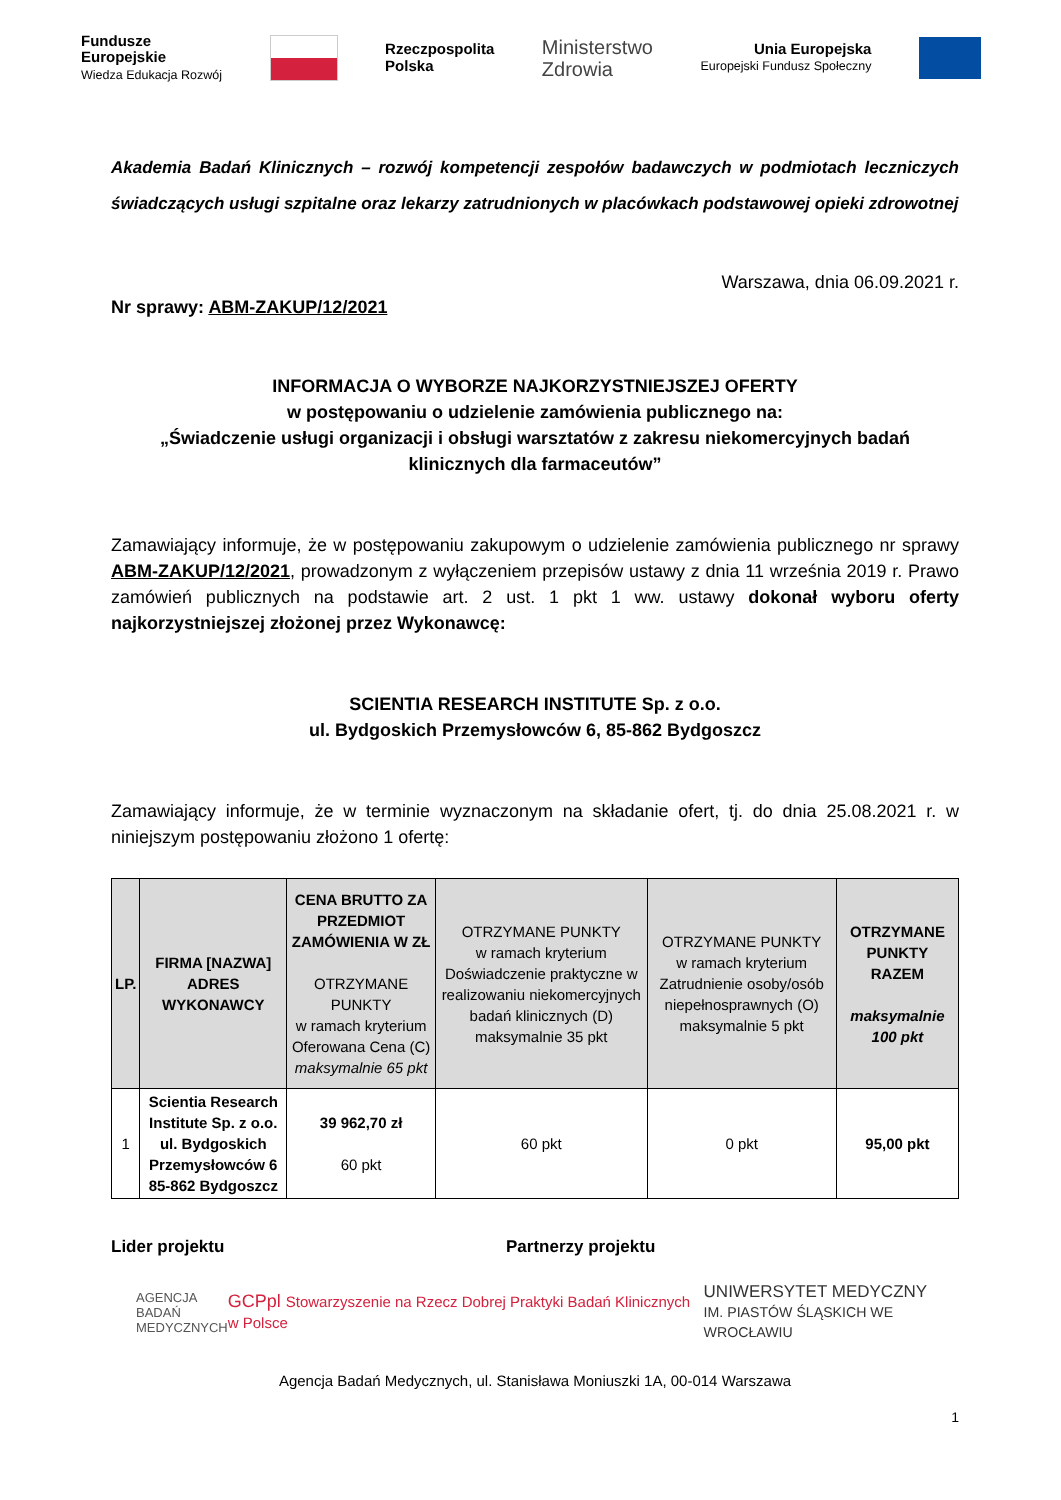Fundusze
Europejskie
Wiedza Edukacja Rozwój
Rzeczpospolita
Polska
Ministerstwo
Zdrowia
Unia Europejska
Europejski Fundusz Społeczny
Akademia Badań Klinicznych – rozwój kompetencji zespołów badawczych w podmiotach leczniczych świadczących usługi szpitalne oraz lekarzy zatrudnionych w placówkach podstawowej opieki zdrowotnej
Warszawa, dnia 06.09.2021 r.
Nr sprawy: ABM-ZAKUP/12/2021
INFORMACJA O WYBORZE NAJKORZYSTNIEJSZEJ OFERTY
w postępowaniu o udzielenie zamówienia publicznego na:
„Świadczenie usługi organizacji i obsługi warsztatów z zakresu niekomercyjnych badań klinicznych dla farmaceutów”
Zamawiający informuje, że w postępowaniu zakupowym o udzielenie zamówienia publicznego nr sprawy ABM-ZAKUP/12/2021, prowadzonym z wyłączeniem przepisów ustawy z dnia 11 września 2019 r. Prawo zamówień publicznych na podstawie art. 2 ust. 1 pkt 1 ww. ustawy dokonał wyboru oferty najkorzystniejszej złożonej przez Wykonawcę:
SCIENTIA RESEARCH INSTITUTE Sp. z o.o.
ul. Bydgoskich Przemysłowców 6, 85-862 Bydgoszcz
Zamawiający informuje, że w terminie wyznaczonym na składanie ofert, tj. do dnia 25.08.2021 r. w niniejszym postępowaniu złożono 1 ofertę:
| LP. | FIRMA [NAZWA] ADRES WYKONAWCY | CENA BRUTTO ZA PRZEDMIOT ZAMÓWIENIA W ZŁ OTRZYMANE PUNKTY w ramach kryterium Oferowana Cena (C) maksymalnie 65 pkt | OTRZYMANE PUNKTY w ramach kryterium Doświadczenie praktyczne w realizowaniu niekomercyjnych badań klinicznych (D) maksymalnie 35 pkt | OTRZYMANE PUNKTY w ramach kryterium Zatrudnienie osoby/osób niepełnosprawnych (O) maksymalnie 5 pkt | OTRZYMANE PUNKTY RAZEM maksymalnie 100 pkt |
| --- | --- | --- | --- | --- | --- |
| 1 | Scientia Research Institute Sp. z o.o. ul. Bydgoskich Przemysłowców 6 85-862 Bydgoszcz | 39 962,70 zł 60 pkt | 60 pkt | 0 pkt | 95,00 pkt |
Lider projektu Partnerzy projektu
AGENCJA
BADAŃ
MEDYCZNYCH
GCPpl Stowarzyszenie na Rzecz Dobrej Praktyki Badań Klinicznych w Polsce
UNIWERSYTET MEDYCZNY
IM. PIASTÓW ŚLĄSKICH WE WROCŁAWIU
Agencja Badań Medycznych, ul. Stanisława Moniuszki 1A, 00-014 Warszawa
1